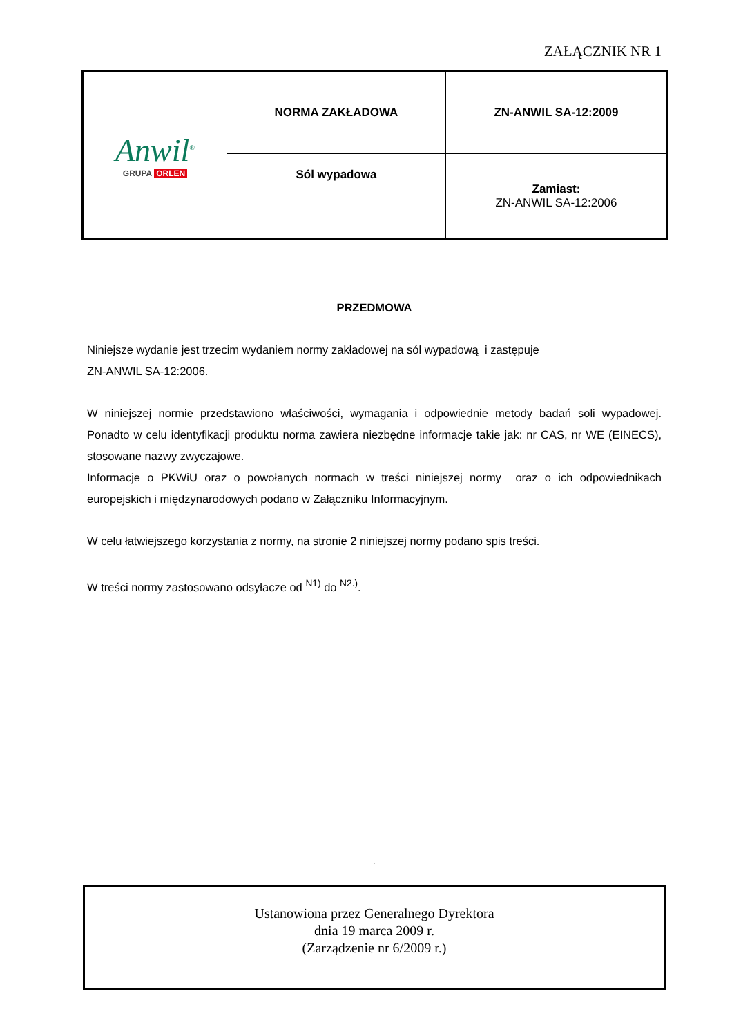ZAŁĄCZNIK NR 1
| Anwil<sup>®</sup> GRUPA ORLEN | NORMA ZAKŁADOWA | ZN-ANWIL SA-12:2009 |
| | Sól wypadowa | Zamiast: ZN-ANWIL SA-12:2006 |
PRZEDMOWA
Niniejsze wydanie jest trzecim wydaniem normy zakładowej na sól wypadową i zastępuje
ZN-ANWIL SA-12:2006.
W niniejszej normie przedstawiono właściwości, wymagania i odpowiednie metody badań soli wypadowej. Ponadto w celu identyfikacji produktu norma zawiera niezbędne informacje takie jak: nr CAS, nr WE (EINECS), stosowane nazwy zwyczajowe.
Informacje o PKWiU oraz o powołanych normach w treści niniejszej normy oraz o ich odpowiednikach europejskich i międzynarodowych podano w Załączniku Informacyjnym.
W celu łatwiejszego korzystania z normy, na stronie 2 niniejszej normy podano spis treści.
W treści normy zastosowano odsyłacze od <sup>N1)</sup> do <sup>N2.)</sup>.
.
Ustanowiona przez Generalnego Dyrektora
dnia 19 marca 2009 r.
(Zarządzenie nr 6/2009 r.)